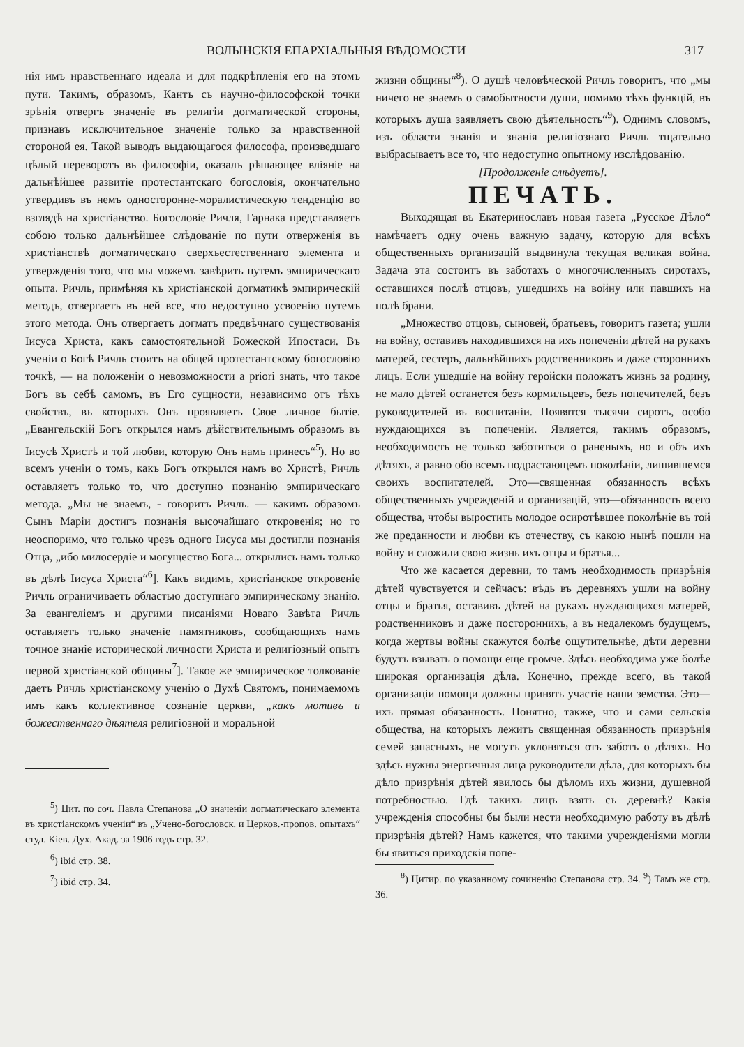ВОЛЫНСКІЯ ЕПАРХІАЛЬНЫЯ ВѢДОМОСТИ 317
нія имъ нравственнаго идеала и для подкрѣпленія его на этомъ пути. Такимъ, образомъ, Кантъ съ научно-философской точки зрѣнія отвергъ значеніе въ религіи догматической стороны, признавъ исключительное значеніе только за нравственной стороной ея. Такой выводъ выдающагося философа, произведшаго цѣлый переворотъ въ философіи, оказалъ рѣшающее вліяніе на дальнѣйшее развитіе протестантскаго богословія, окончательно утвердивъ въ немъ односторонне-моралистическую тенденцію во взглядѣ на христіанство. Богословіе Ричля, Гарнака представляетъ собою только дальнѣйшее слѣдованіе по пути отверженія въ христіанствѣ догматическаго сверхъестественнаго элемента и утвержденія того, что мы можемъ завѣрить путемъ эмпирическаго опыта. Ричль, примѣняя къ христіанской догматикѣ эмпирическій методъ, отвергаетъ въ ней все, что недоступно усвоенію путемъ этого метода. Онъ отвергаетъ догматъ предвѣчнаго существованія Іисуса Христа, какъ самостоятельной Божеской Ипостаси. Въ ученіи о Богѣ Ричль стоитъ на общей протестантскому богословію точкѣ, — на положеніи о невозможности a priori знать, что такое Богъ въ себѣ самомъ, въ Его сущности, независимо отъ тѣхъ свойствъ, въ которыхъ Онъ проявляетъ Свое личное бытіе. „Евангельскій Богъ открылся намъ дѣйствительнымъ образомъ въ Іисусѣ Христѣ и той любви, которую Онъ намъ принесъ“<sup>5</sup>). Но во всемъ ученіи о томъ, какъ Богъ открылся намъ во Христѣ, Ричль оставляетъ только то, что доступно познанію эмпирическаго метода. „Мы не знаемъ, - говоритъ Ричль. — какимъ образомъ Сынъ Маріи достигъ познанія высочайшаго откровенія; но то неоспоримо, что только чрезъ одного Іисуса мы достигли познанія Отца, „ибо милосердіе и могущество Бога... открылись намъ только въ дѣлѣ Іисуса Христа“<sup>6</sup>]. Какъ видимъ, христіанское откровеніе Ричль ограничиваетъ областью доступнаго эмпирическому знанію. За евангеліемъ и другими писаніями Новаго Завѣта Ричль оставляетъ только значеніе памятниковъ, сообщающихъ намъ точное знаніе исторической личности Христа и религіозный опытъ первой христіанской общины<sup>7</sup>]. Такое же эмпирическое толкованіе даетъ Ричль христіанскому ученію о Духѣ Святомъ, понимаемомъ имъ какъ коллективное сознаніе церкви, „какъ мотивъ и божественнаго дѣятеля религіозной и моральной
<sup>5</sup>) Цит. по соч. Павла Степанова „О значеніи догматическаго элемента въ христіанскомъ ученіи“ въ „Учено-богословск. и Церков.-пропов. опытахъ“ студ. Кіев. Дух. Акад. за 1906 годъ стр. 32.
<sup>6</sup>) ibid стр. 38.
<sup>7</sup>) ibid стр. 34.
жизни общины“<sup>8</sup>). О душѣ человѣческой Ричль говоритъ, что „мы ничего не знаемъ о самобытности души, помимо тѣхъ функцій, въ которыхъ душа заявляетъ свою дѣятельность“<sup>9</sup>). Однимъ словомъ, изъ области знанія и знанія религіознаго Ричль тщательно выбрасываетъ все то, что недоступно опытному изслѣдованію.
[Продолженіе слѣдуетъ].
ПЕЧАТЬ.
Выходящая въ Екатеринославъ новая газета „Русское Дѣло“ намѣчаетъ одну очень важную задачу, которую для всѣхъ общественныхъ организацій выдвинула текущая великая война. Задача эта состоитъ въ заботахъ о многочисленныхъ сиротахъ, оставшихся послѣ отцовъ, ушедшихъ на войну или павшихъ на полѣ брани.
„Множество отцовъ, сыновей, братьевъ, говоритъ газета; ушли на войну, оставивъ находившихся на ихъ попеченіи дѣтей на рукахъ матерей, сестеръ, дальнѣйшихъ родственниковъ и даже стороннихъ лицъ. Если ушедшіе на войну геройски положатъ жизнь за родину, не мало дѣтей останется безъ кормильцевъ, безъ попечителей, безъ руководителей въ воспитаніи. Появятся тысячи сиротъ, особо нуждающихся въ попеченіи. Является, такимъ образомъ, необходимость не только заботиться о раненыхъ, но и объ ихъ дѣтяхъ, а равно обо всемъ подрастающемъ поколѣніи, лишившемся своихъ воспитателей. Это—священная обязанность всѣхъ общественныхъ учрежденій и организацій, это—обязанность всего общества, чтобы выростить молодое осиротѣвшее поколѣніе въ той же преданности и любви къ отечеству, съ какою нынѣ пошли на войну и сложили свою жизнь ихъ отцы и братья...
Что же касается деревни, то тамъ необходимость призрѣнія дѣтей чувствуется и сейчасъ: вѣдь въ деревняхъ ушли на войну отцы и братья, оставивъ дѣтей на рукахъ нуждающихся матерей, родственниковъ и даже постороннихъ, а въ недалекомъ будущемъ, когда жертвы войны скажутся болѣе ощутительнѣе, дѣти деревни будутъ взывать о помощи еще громче. Здѣсь необходима уже болѣе широкая организація дѣла. Конечно, прежде всего, въ такой организаціи помощи должны принять участіе наши земства. Это—ихъ прямая обязанность. Понятно, также, что и сами сельскія общества, на которыхъ лежитъ священная обязанность призрѣнія семей запасныхъ, не могутъ уклоняться отъ заботъ о дѣтяхъ. Но здѣсь нужны энергичныя лица руководители дѣла, для которыхъ бы дѣло призрѣнія дѣтей явилось бы дѣломъ ихъ жизни, душевной потребностью. Гдѣ такихъ лицъ взять съ деревнѣ? Какія учрежденія способны бы были нести необходимую работу въ дѣлѣ призрѣнія дѣтей? Намъ кажется, что такими учрежденіями могли бы явиться приходскія попе-
<sup>8</sup>) Цитир. по указанному сочиненію Степанова стр. 34. <sup>9</sup>) Тамъ же стр. 36.